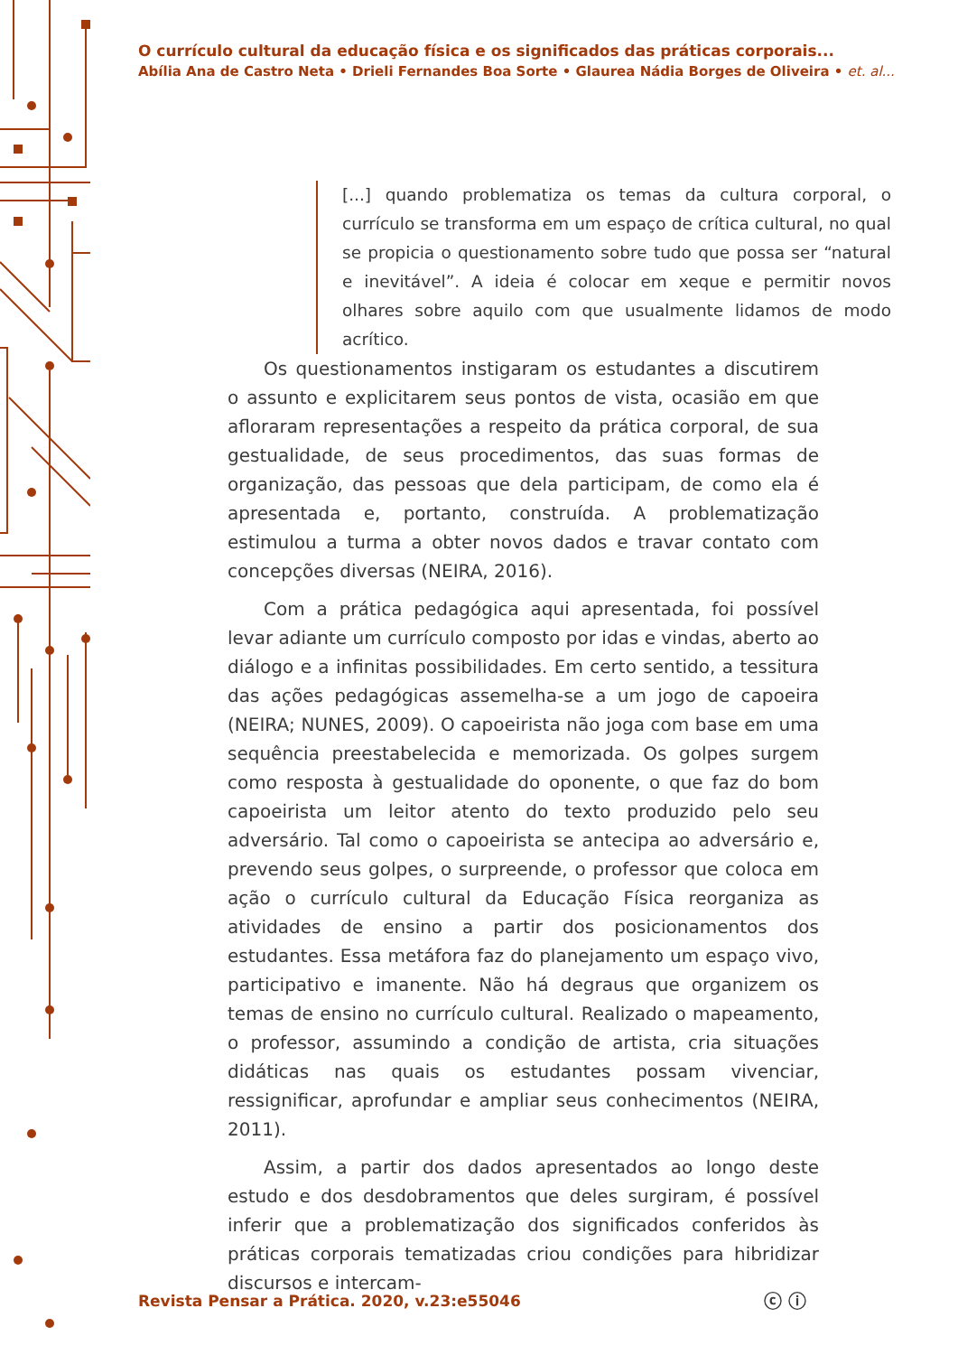O currículo cultural da educação física e os significados das práticas corporais...
Abília Ana de Castro Neta • Drieli Fernandes Boa Sorte • Glaurea Nádia Borges de Oliveira • et. al...
[...] quando problematiza os temas da cultura corporal, o currículo se transforma em um espaço de crítica cultural, no qual se propicia o questionamento sobre tudo que possa ser “natural e inevitável”. A ideia é colocar em xeque e permitir novos olhares sobre aquilo com que usualmente lidamos de modo acrítico.
Os questionamentos instigaram os estudantes a discutirem o assunto e explicitarem seus pontos de vista, ocasião em que afloraram representações a respeito da prática corporal, de sua gestualidade, de seus procedimentos, das suas formas de organização, das pessoas que dela participam, de como ela é apresentada e, portanto, construída. A problematização estimulou a turma a obter novos dados e travar contato com concepções diversas (NEIRA, 2016).
Com a prática pedagógica aqui apresentada, foi possível levar adiante um currículo composto por idas e vindas, aberto ao diálogo e a infinitas possibilidades. Em certo sentido, a tessitura das ações pedagógicas assemelha-se a um jogo de capoeira (NEIRA; NUNES, 2009). O capoeirista não joga com base em uma sequência preestabelecida e memorizada. Os golpes surgem como resposta à gestualidade do oponente, o que faz do bom capoeirista um leitor atento do texto produzido pelo seu adversário. Tal como o capoeirista se antecipa ao adversário e, prevendo seus golpes, o surpreende, o professor que coloca em ação o currículo cultural da Educação Física reorganiza as atividades de ensino a partir dos posicionamentos dos estudantes. Essa metáfora faz do planejamento um espaço vivo, participativo e imanente. Não há degraus que organizem os temas de ensino no currículo cultural. Realizado o mapeamento, o professor, assumindo a condição de artista, cria situações didáticas nas quais os estudantes possam vivenciar, ressignificar, aprofundar e ampliar seus conhecimentos (NEIRA, 2011).
Assim, a partir dos dados apresentados ao longo deste estudo e dos desdobramentos que deles surgiram, é possível inferir que a problematização dos significados conferidos às práticas corporais tematizadas criou condições para hibridizar discursos e intercam-
Revista Pensar a Prática. 2020, v.23:e55046
ⓒ ⓘ